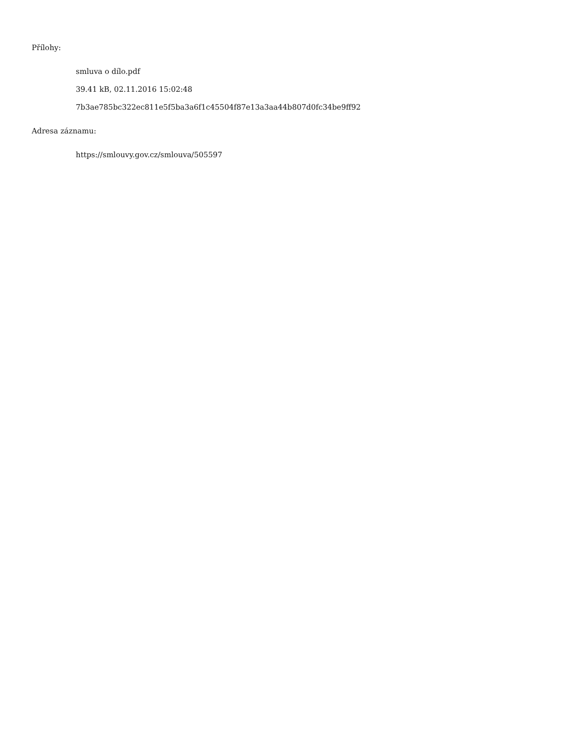Přílohy:
smluva o dílo.pdf
39.41 kB, 02.11.2016 15:02:48
7b3ae785bc322ec811e5f5ba3a6f1c45504f87e13a3aa44b807d0fc34be9ff92
Adresa záznamu:
https://smlouvy.gov.cz/smlouva/505597